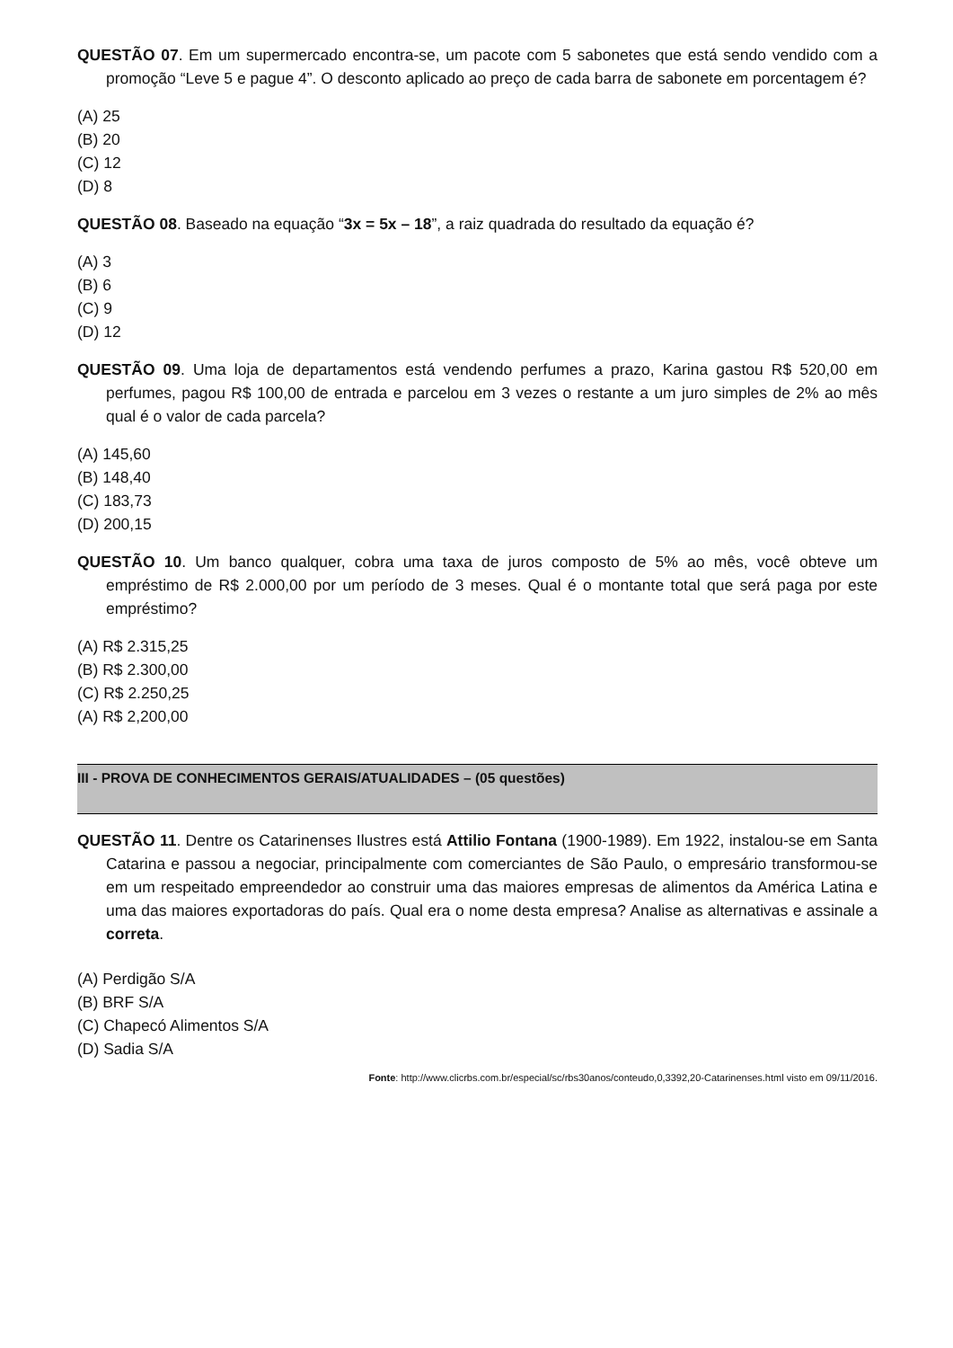QUESTÃO 07. Em um supermercado encontra-se, um pacote com 5 sabonetes que está sendo vendido com a promoção “Leve 5 e pague 4”. O desconto aplicado ao preço de cada barra de sabonete em porcentagem é?
(A) 25
(B) 20
(C) 12
(D) 8
QUESTÃO 08. Baseado na equação “3x = 5x – 18”, a raiz quadrada do resultado da equação é?
(A) 3
(B) 6
(C) 9
(D) 12
QUESTÃO 09. Uma loja de departamentos está vendendo perfumes a prazo, Karina gastou R$ 520,00 em perfumes, pagou R$ 100,00 de entrada e parcelou em 3 vezes o restante a um juro simples de 2% ao mês qual é o valor de cada parcela?
(A) 145,60
(B) 148,40
(C) 183,73
(D) 200,15
QUESTÃO 10. Um banco qualquer, cobra uma taxa de juros composto de 5% ao mês, você obteve um empréstimo de R$ 2.000,00 por um período de 3 meses. Qual é o montante total que será paga por este empréstimo?
(A) R$ 2.315,25
(B) R$ 2.300,00
(C) R$ 2.250,25
(A) R$ 2,200,00
III - PROVA DE CONHECIMENTOS GERAIS/ATUALIDADES – (05 questões)
QUESTÃO 11. Dentre os Catarinenses Ilustres está Attilio Fontana (1900-1989). Em 1922, instalou-se em Santa Catarina e passou a negociar, principalmente com comerciantes de São Paulo, o empresário transformou-se em um respeitado empreendedor ao construir uma das maiores empresas de alimentos da América Latina e uma das maiores exportadoras do país. Qual era o nome desta empresa? Analise as alternativas e assinale a correta.
(A) Perdigão S/A
(B) BRF S/A
(C) Chapecó Alimentos S/A
(D) Sadia S/A
Fonte: http://www.clicrbs.com.br/especial/sc/rbs30anos/conteudo,0,3392,20-Catarinenses.html visto em 09/11/2016.